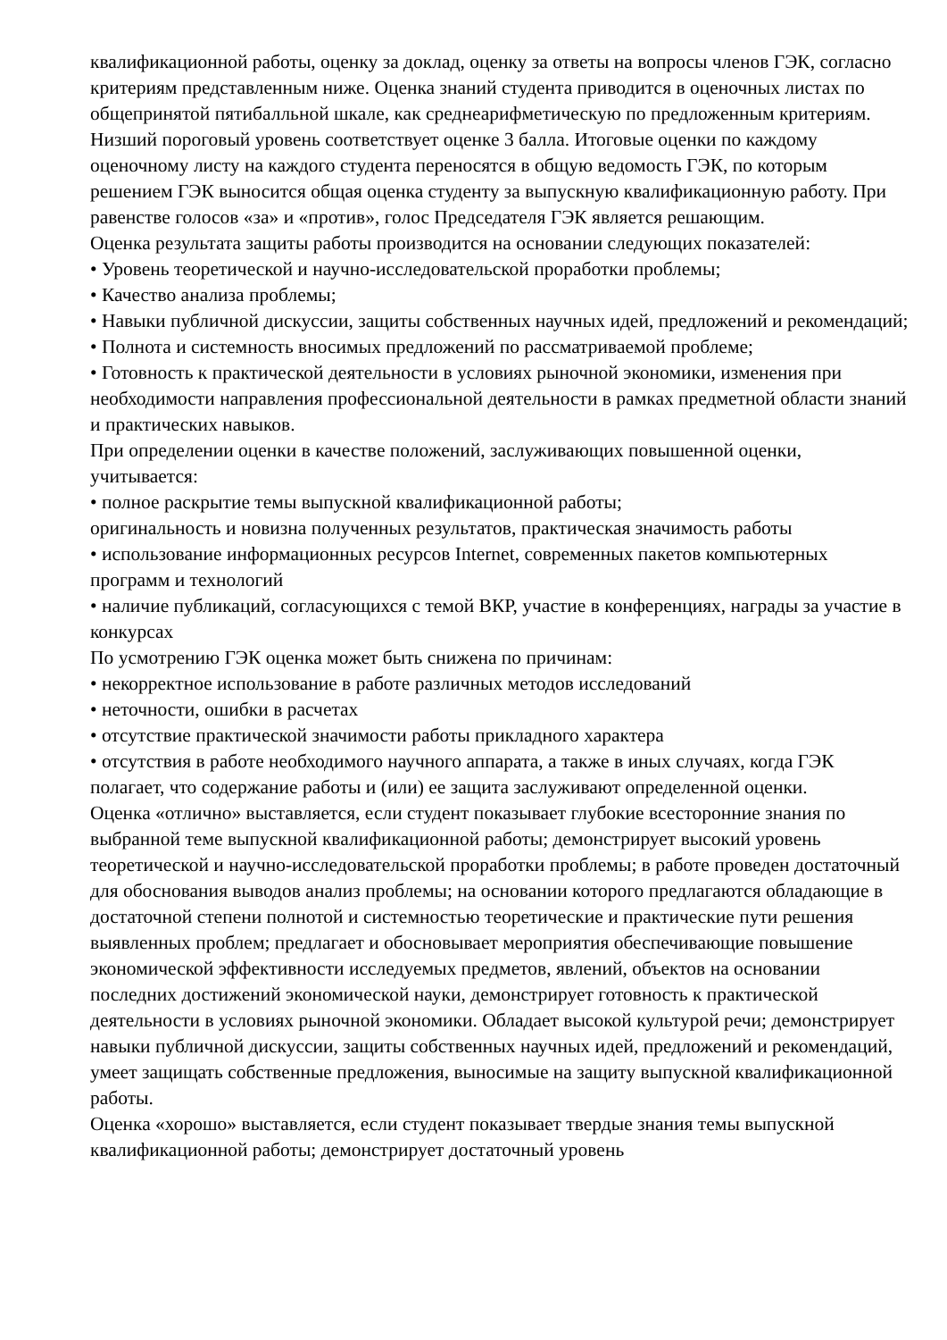квалификационной работы, оценку за доклад, оценку за ответы на вопросы членов ГЭК, согласно критериям представленным ниже. Оценка знаний студента приводится в оценочных листах по общепринятой пятибалльной шкале, как среднеарифметическую по предложенным критериям. Низший пороговый уровень соответствует оценке 3 балла. Итоговые оценки по каждому оценочному листу на каждого студента переносятся в общую ведомость ГЭК, по которым решением ГЭК выносится общая оценка студенту за выпускную квалификационную работу. При равенстве голосов «за» и «против», голос Председателя ГЭК является решающим.
Оценка результата защиты работы производится на основании следующих показателей:
• Уровень теоретической и научно-исследовательской проработки проблемы;
• Качество анализа проблемы;
• Навыки публичной дискуссии, защиты собственных научных идей, предложений и рекомендаций;
• Полнота и системность вносимых предложений по рассматриваемой проблеме;
• Готовность к практической деятельности в условиях рыночной экономики, изменения при необходимости направления профессиональной деятельности в рамках предметной области знаний и практических навыков.
При определении оценки в качестве положений, заслуживающих повышенной оценки, учитывается:
• полное раскрытие темы выпускной квалификационной работы;
оригинальность и новизна полученных результатов, практическая значимость работы
• использование информационных ресурсов Internet, современных пакетов компьютерных программ и технологий
• наличие публикаций, согласующихся с темой ВКР, участие в конференциях, награды за участие в конкурсах
По усмотрению ГЭК оценка может быть снижена по причинам:
• некорректное использование в работе различных методов исследований
• неточности, ошибки в расчетах
• отсутствие практической значимости работы прикладного характера
• отсутствия в работе необходимого научного аппарата, а также в иных случаях, когда ГЭК полагает, что содержание работы и (или) ее защита заслуживают определенной оценки.
Оценка «отлично» выставляется, если студент показывает глубокие всесторонние знания по выбранной теме выпускной квалификационной работы; демонстрирует высокий уровень теоретической и научно-исследовательской проработки проблемы; в работе проведен достаточный для обоснования выводов анализ проблемы; на основании которого предлагаются обладающие в достаточной степени полнотой и системностью теоретические и практические пути решения выявленных проблем; предлагает и обосновывает мероприятия обеспечивающие повышение экономической эффективности исследуемых предметов, явлений, объектов на основании последних достижений экономической науки, демонстрирует готовность к практической деятельности в условиях рыночной экономики. Обладает высокой культурой речи; демонстрирует навыки публичной дискуссии, защиты собственных научных идей, предложений и рекомендаций, умеет защищать собственные предложения, выносимые на защиту выпускной квалификационной работы.
Оценка «хорошо» выставляется, если студент показывает твердые знания темы выпускной квалификационной работы; демонстрирует достаточный уровень